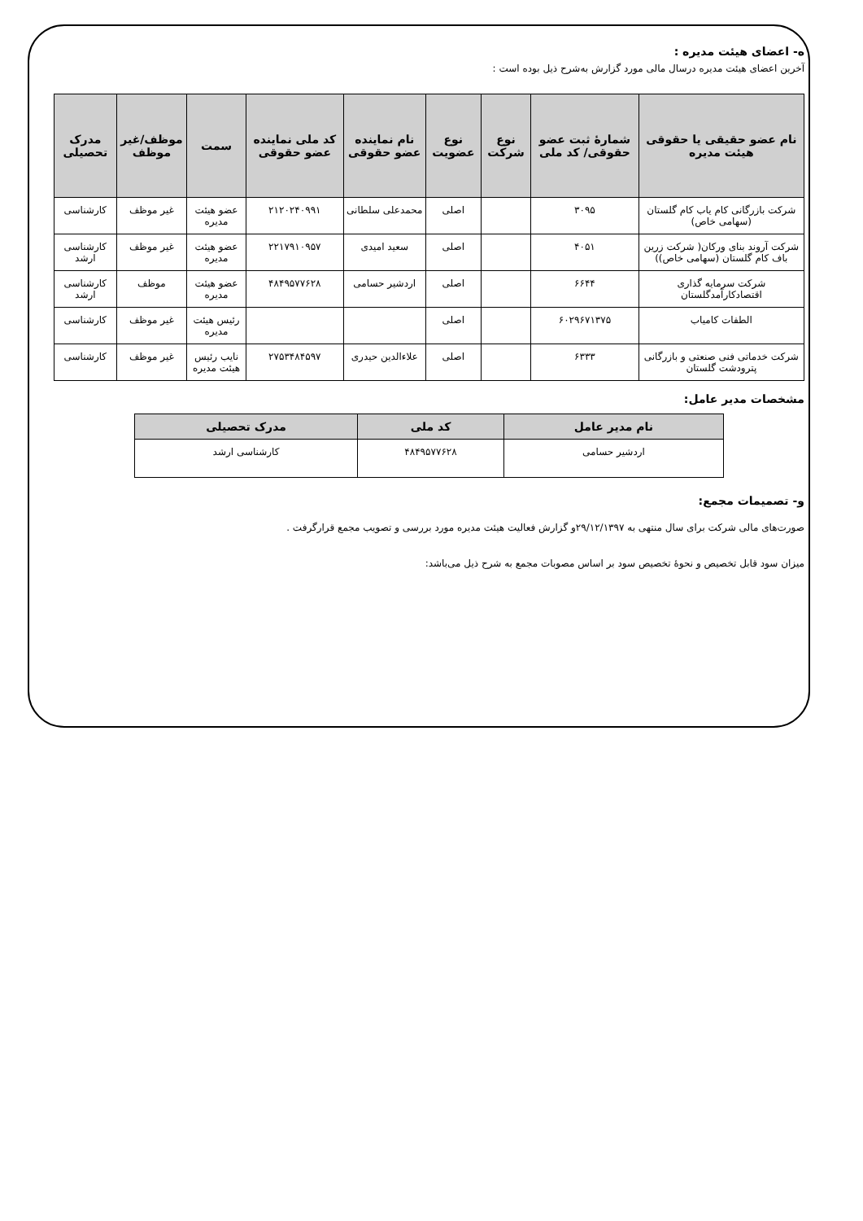ه- اعضای هیئت مدیره :
آخرین اعضای هیئت مدیره درسال مالی مورد گزارش به‌شرح ذیل بوده است :
| نام عضو حقیقی یا حقوقی هیئت مدیره | شمارهٔ ثبت عضو حقوقی/ کد ملی | نوع شرکت | نوع عضویت | نام نماینده عضو حقوقی | کد ملی نماینده عضو حقوقی | سمت | موظف/غیر موظف | مدرک تحصیلی |
| --- | --- | --- | --- | --- | --- | --- | --- | --- |
| شرکت بازرگانی کام یاب کام گلستان (سهامی خاص) | ۳۰۹۵ | | اصلی | محمدعلی سلطانی | ۲۱۲۰۲۴۰۹۹۱ | عضو هیئت مدیره | غیر موظف | کارشناسی |
| شرکت آروند بنای ورکان( شرکت زرین باف کام گلستان (سهامی خاص)) | ۴۰۵۱ | | اصلی | سعید امیدی | ۲۲۱۷۹۱۰۹۵۷ | عضو هیئت مدیره | غیر موظف | کارشناسی ارشد |
| شرکت سرمایه گذاری اقتصادکارآمدگلستان | ۶۶۴۴ | | اصلی | اردشیر حسامی | ۴۸۴۹۵۷۷۶۲۸ | عضو هیئت مدیره | موظف | کارشناسی ارشد |
| الطفات کامیاب | ۶۰۲۹۶۷۱۳۷۵ | | اصلی | | | رئیس هیئت مدیره | غیر موظف | کارشناسی |
| شرکت خدماتی فنی صنعتی و بازرگانی پترودشت گلستان | ۶۳۳۳ | | اصلی | علاءالدین حیدری | ۲۷۵۳۴۸۴۵۹۷ | نایب رئیس هیئت مدیره | غیر موظف | کارشناسی |
مشخصات مدیر عامل:
| نام مدیر عامل | کد ملی | مدرک تحصیلی |
| --- | --- | --- |
| اردشیر حسامی | ۴۸۴۹۵۷۷۶۲۸ | کارشناسی ارشد |
و- تصمیمات مجمع:
صورت‌های مالی شرکت برای سال منتهی به ۲۹/۱۲/۱۳۹۷و گزارش فعالیت هیئت مدیره مورد بررسی و تصویب مجمع قرارگرفت .
میزان سود قابل تخصیص و نحوهٔ تخصیص سود بر اساس مصوبات مجمع به شرح ذیل می‌باشد: